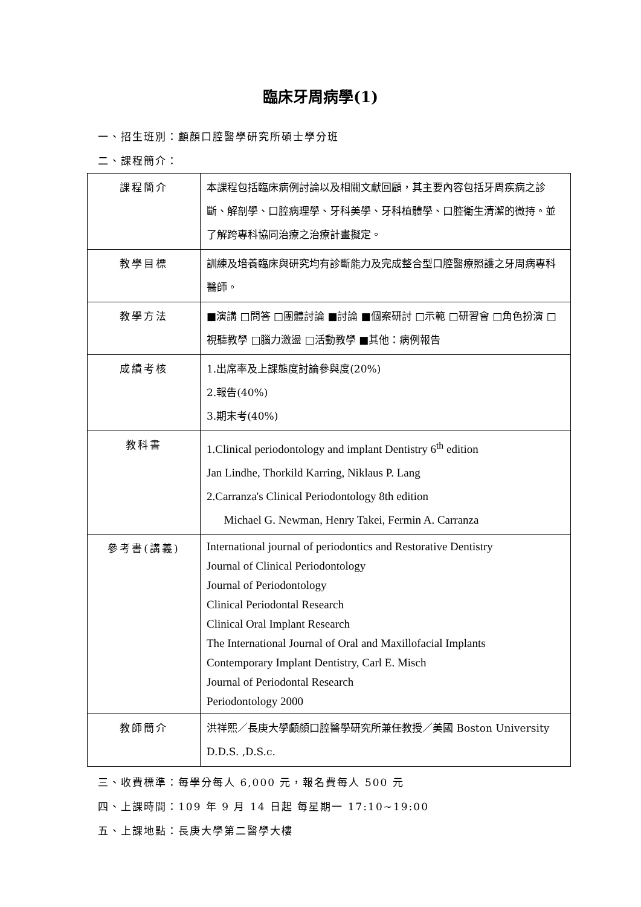臨床牙周病學(1)
一、招生班別：顱顏口腔醫學研究所碩士學分班
二、課程簡介：
| 課程簡介 | 本課程包括臨床病例討論以及相關文獻回顧，其主要內容包括牙周疾病之診斷、解剖學、口腔病理學、牙科美學、牙科植體學、口腔衛生清潔的微持。並了解跨專科協同治療之治療計畫擬定。 |
| 教學目標 | 訓練及培養臨床與研究均有診斷能力及完成整合型口腔醫療照護之牙周病專科醫師。 |
| 教學方法 | ■演講 □問答 □團體討論 ■討論 ■個案研討 □示範 □研習會 □角色扮演 □視聽教學 □腦力激盪 □活動教學 ■其他：病例報告 |
| 成績考核 | 1.出席率及上課態度討論參與度(20%) 2.報告(40%) 3.期末考(40%) |
| 教科書 | 1.Clinical periodontology and implant Dentistry 6<sup>th</sup> edition Jan Lindhe, Thorkild Karring, Niklaus P. Lang 2.Carranza's Clinical Periodontology 8th edition Michael G. Newman, Henry Takei, Fermin A. Carranza |
| 參考書(講義) | International journal of periodontics and Restorative Dentistry Journal of Clinical Periodontology Journal of Periodontology Clinical Periodontal Research Clinical Oral Implant Research The International Journal of Oral and Maxillofacial Implants Contemporary Implant Dentistry, Carl E. Misch Journal of Periodontal Research Periodontology 2000 |
| 教師簡介 | 洪祥熙／長庚大學顱顏口腔醫學研究所兼任教授／美國 Boston University D.D.S. ,D.S.c. |
三、收費標準：每學分每人 6,000 元，報名費每人 500 元
四、上課時間：109 年 9 月 14 日起 每星期一 17:10~19:00
五、上課地點：長庚大學第二醫學大樓